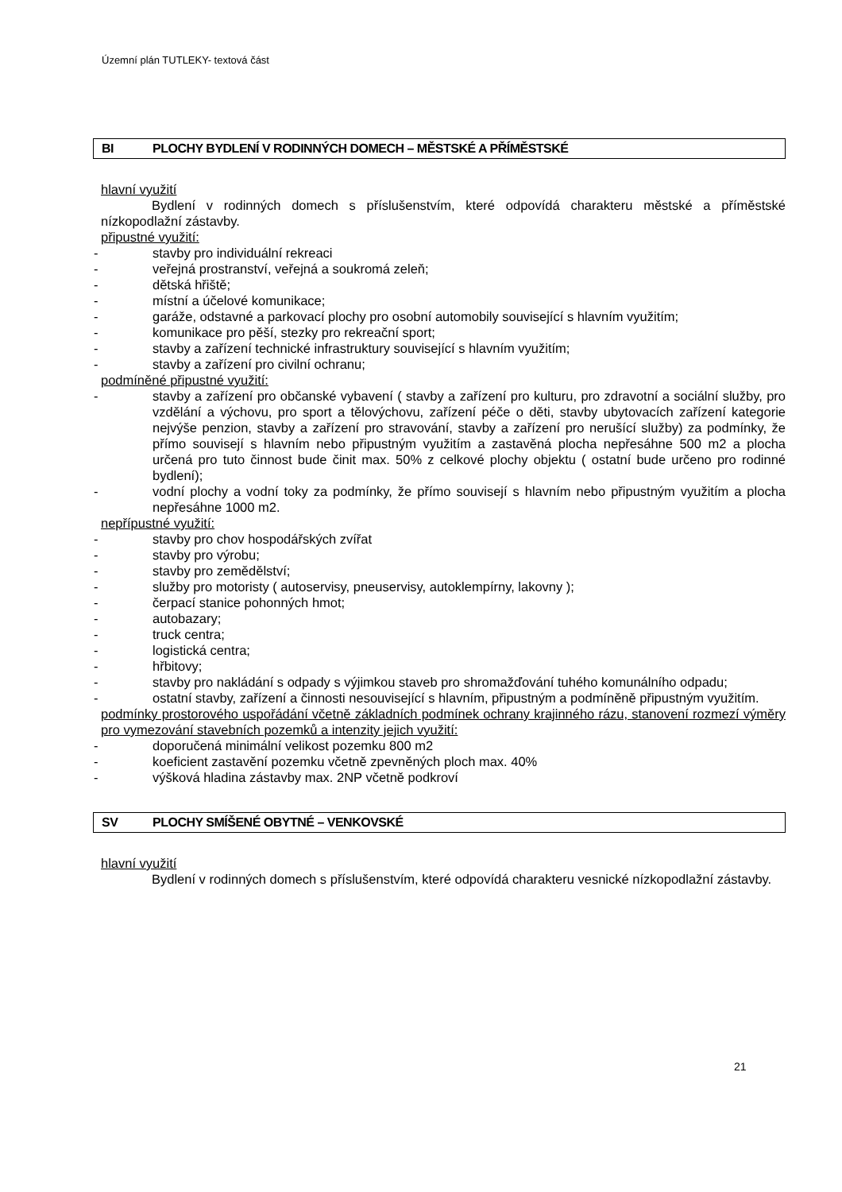Územní plán TUTLEKY- textová část
BI PLOCHY BYDLENÍ V RODINNÝCH DOMECH – MĚSTSKÉ A PŘÍMĚSTSKÉ
hlavní využití
Bydlení v rodinných domech s příslušenstvím, které odpovídá charakteru městské a příměstské nízkopodlažní zástavby.
připustné využití:
- stavby pro individuální rekreaci
- veřejná prostranství, veřejná a soukromá zeleň;
- dětská hřiště;
- místní a účelové komunikace;
- garáže, odstavné a parkovací plochy pro osobní automobily související s hlavním využitím;
- komunikace pro pěší, stezky pro rekreační sport;
- stavby a zařízení technické infrastruktury související s hlavním využitím;
- stavby a zařízení pro civilní ochranu;
podmíněné připustné využití:
- stavby a zařízení pro občanské vybavení ( stavby a zařízení pro kulturu, pro zdravotní a sociální služby, pro vzdělání a výchovu, pro sport a tělovýchovu, zařízení péče o děti, stavby ubytovacích zařízení kategorie nejvýše penzion, stavby a zařízení pro stravování, stavby a zařízení pro nerušící služby) za podmínky, že přímo souvisejí s hlavním nebo připustným využitím a zastavěná plocha nepřesáhne 500 m2 a plocha určená pro tuto činnost bude činit max. 50% z celkové plochy objektu ( ostatní bude určeno pro rodinné bydlení);
- vodní plochy a vodní toky za podmínky, že přímo souvisejí s hlavním nebo připustným využitím a plocha nepřesáhne 1000 m2.
nepřípustné využití:
- stavby pro chov hospodářských zvířat
- stavby pro výrobu;
- stavby pro zemědělství;
- služby pro motoristy ( autoservisy, pneuservisy, autoklempírny, lakovny );
- čerpací stanice pohonných hmot;
- autobazary;
- truck centra;
- logistická centra;
- hřbitovy;
- stavby pro nakládání s odpady s výjimkou staveb pro shromažďování tuhého komunálního odpadu;
- ostatní stavby, zařízení a činnosti nesouvisející s hlavním, připustným a podmíněně připustným využitím.
podmínky prostorového uspořádání včetně základních podmínek ochrany krajinného rázu, stanovení rozmezí výměry pro vymezování stavebních pozemků a intenzity jejich využití:
- doporučená minimální velikost pozemku 800 m2
- koeficient zastavění pozemku včetně zpevněných ploch max. 40%
- výšková hladina zástavby max. 2NP včetně podkroví
SV PLOCHY SMÍŠENÉ OBYTNÉ – VENKOVSKÉ
hlavní využití
Bydlení v rodinných domech s příslušenstvím, které odpovídá charakteru vesnické nízkopodlažní zástavby.
21